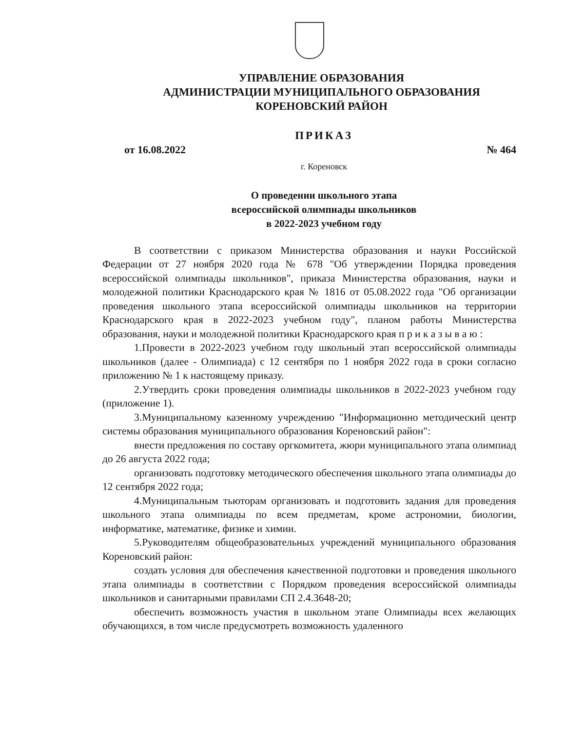УПРАВЛЕНИЕ ОБРАЗОВАНИЯ
АДМИНИСТРАЦИИ МУНИЦИПАЛЬНОГО ОБРАЗОВАНИЯ
КОРЕНОВСКИЙ РАЙОН
ПРИКАЗ
от 16.08.2022 № 464
г. Кореновск
О проведении школьного этапа
всероссийской олимпиады школьников
в 2022-2023 учебном году
В соответствии с приказом Министерства образования и науки Российской Федерации от 27 ноября 2020 года № 678 "Об утверждении Порядка проведения всероссийской олимпиады школьников", приказа Министерства образования, науки и молодежной политики Краснодарского края № 1816 от 05.08.2022 года "Об организации проведения школьного этапа всероссийской олимпиады школьников на территории Краснодарского края в 2022-2023 учебном году", планом работы Министерства образования, науки и молодежной политики Краснодарского края п р и к а з ы в а ю :
1.Провести в 2022-2023 учебном году школьный этап всероссийской олимпиады школьников (далее - Олимпиада) с 12 сентября по 1 ноября 2022 года в сроки согласно приложению № 1 к настоящему приказу.
2.Утвердить сроки проведения олимпиады школьников в 2022-2023 учебном году (приложение 1).
3.Муниципальному казенному учреждению "Информационно методический центр системы образования муниципального образования Кореновский район":
внести предложения по составу оргкомитета, жюри муниципального этапа олимпиад до 26 августа 2022 года;
организовать подготовку методического обеспечения школьного этапа олимпиады до 12 сентября 2022 года;
4.Муниципальным тьюторам организовать и подготовить задания для проведения школьного этапа олимпиады по всем предметам, кроме астрономии, биологии, информатике, математике, физике и химии.
5.Руководителям общеобразовательных учреждений муниципального образования Кореновский район:
создать условия для обеспечения качественной подготовки и проведения школьного этапа олимпиады в соответствии с Порядком проведения всероссийской олимпиады школьников и санитарными правилами СП 2.4.3648-20;
обеспечить возможность участия в школьном этапе Олимпиады всех желающих обучающихся, в том числе предусмотреть возможность удаленного